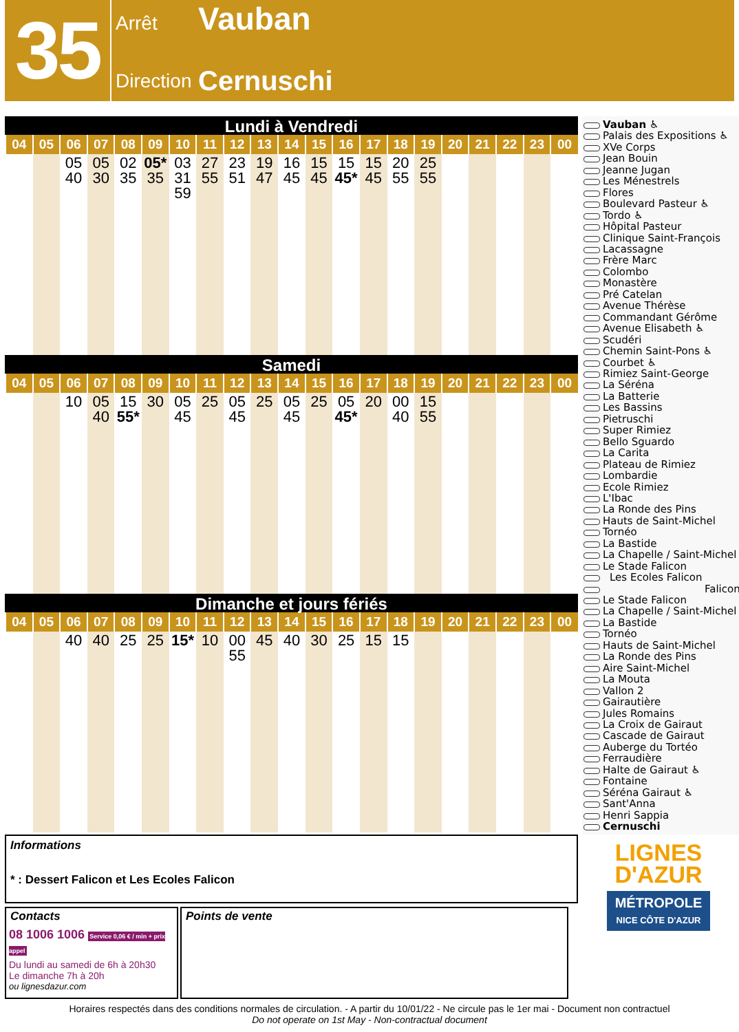35
Arrêt Vauban
Direction Cernuschi
Lundi à Vendredi
| 04 | 05 | 06 | 07 | 08 | 09 | 10 | 11 | 12 | 13 | 14 | 15 | 16 | 17 | 18 | 19 | 20 | 21 | 22 | 23 | 00 |
| --- | --- | --- | --- | --- | --- | --- | --- | --- | --- | --- | --- | --- | --- | --- | --- | --- | --- | --- | --- | --- |
| | | 05 40 | 05 30 | 02 35 | 05* 35 | 03 31 59 | 27 55 | 23 51 | 19 47 | 16 45 | 15 45 | 15 45* | 15 45 | 20 55 | 25 55 | | | | | |
Samedi
| 04 | 05 | 06 | 07 | 08 | 09 | 10 | 11 | 12 | 13 | 14 | 15 | 16 | 17 | 18 | 19 | 20 | 21 | 22 | 23 | 00 |
| --- | --- | --- | --- | --- | --- | --- | --- | --- | --- | --- | --- | --- | --- | --- | --- | --- | --- | --- | --- | --- |
| | | 10 | 05 40 | 15 55* | 30 | 05 45 | 25 | 05 45 | 25 | 05 45 | 25 | 05 45* | 20 | 00 40 | 15 55 | | | | | |
Dimanche et jours fériés
| 04 | 05 | 06 | 07 | 08 | 09 | 10 | 11 | 12 | 13 | 14 | 15 | 16 | 17 | 18 | 19 | 20 | 21 | 22 | 23 | 00 |
| --- | --- | --- | --- | --- | --- | --- | --- | --- | --- | --- | --- | --- | --- | --- | --- | --- | --- | --- | --- | --- |
| | | 40 | 40 | 25 | 25 | 15* | 10 | 00 55 | 45 | 40 | 30 | 25 | 15 | 15 | | | | | | |
Vauban ♿
Palais des Expositions ♿
XVe Corps
Jean Bouin
Jeanne Jugan
Les Ménestrels
Flores
Boulevard Pasteur ♿
Tordo ♿
Hôpital Pasteur
Clinique Saint-François
Lacassagne
Frère Marc
Colombo
Monastère
Pré Catelan
Avenue Thérèse
Commandant Gérôme
Avenue Elisabeth ♿
Scudéri
Chemin Saint-Pons ♿
Courbet ♿
Rimiez Saint-George
La Séréna
La Batterie
Les Bassins
Pietruschi
Super Rimiez
Bello Sguardo
La Carita
Plateau de Rimiez
Lombardie
Ecole Rimiez
L'Ibac
La Ronde des Pins
Hauts de Saint-Michel
Tornéo
La Bastide
La Chapelle / Saint-Michel
Le Stade Falicon
Les Ecoles Falicon
Falicon
Le Stade Falicon
La Chapelle / Saint-Michel
La Bastide
Tornéo
Hauts de Saint-Michel
La Ronde des Pins
Aire Saint-Michel
La Mouta
Vallon 2
Gairautière
Jules Romains
La Croix de Gairaut
Cascade de Gairaut
Auberge du Tortéo
Ferraudière
Halte de Gairaut ♿
Fontaine
Séréna Gairaut ♿
Sant'Anna
Henri Sappia
Cernuschi
Informations
* : Dessert Falicon et Les Ecoles Falicon
Contacts
08 1006 1006 Service 0,06 € / min + prix appel
Du lundi au samedi de 6h à 20h30
Le dimanche 7h à 20h
ou lignesdazur.com
Points de vente
LIGNES
D'AZUR
MÉTROPOLE
NICE CÔTE D'AZUR
Horaires respectés dans des conditions normales de circulation. - A partir du 10/01/22 - Ne circule pas le 1er mai - Document non contractuel
Do not operate on 1st May - Non-contractual document